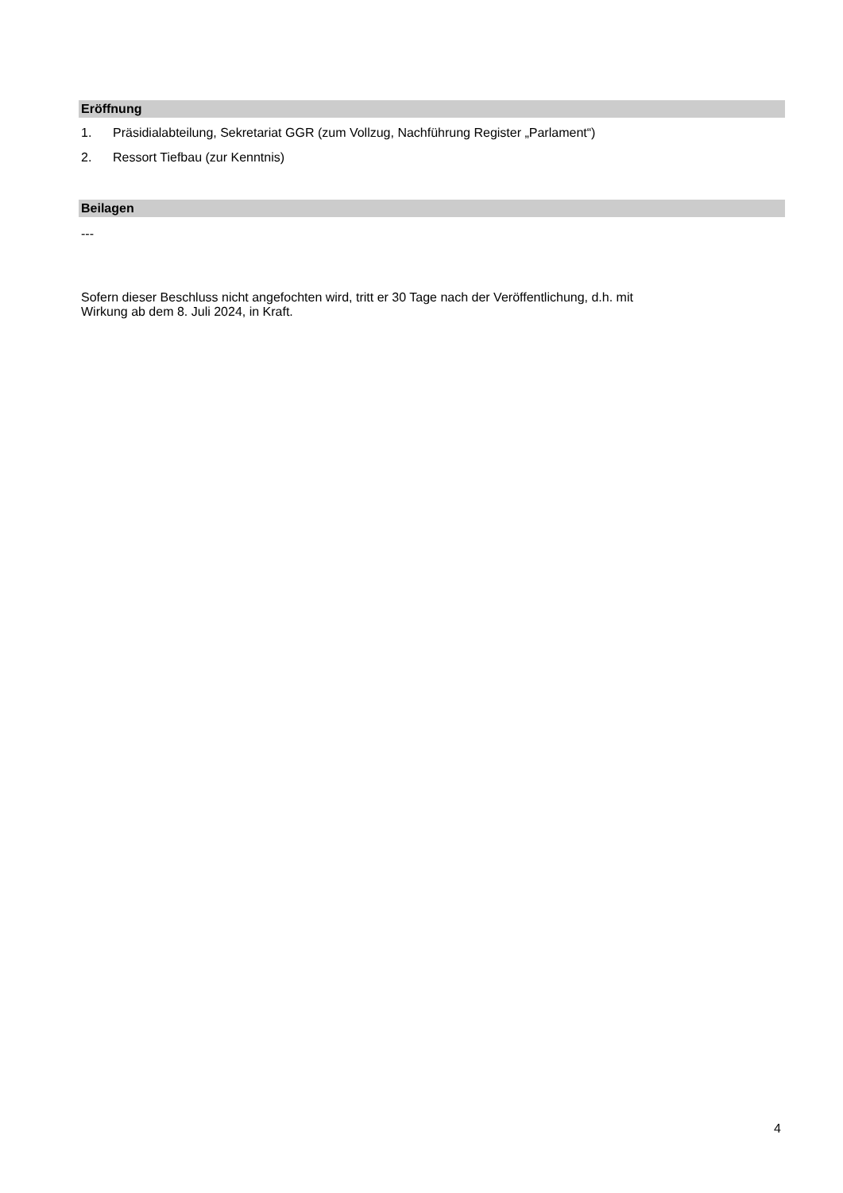Eröffnung
1. Präsidialabteilung, Sekretariat GGR (zum Vollzug, Nachführung Register „Parlament“)
2. Ressort Tiefbau (zur Kenntnis)
Beilagen
---
Sofern dieser Beschluss nicht angefochten wird, tritt er 30 Tage nach der Veröffentlichung, d.h. mit
Wirkung ab dem 8. Juli 2024, in Kraft.
4